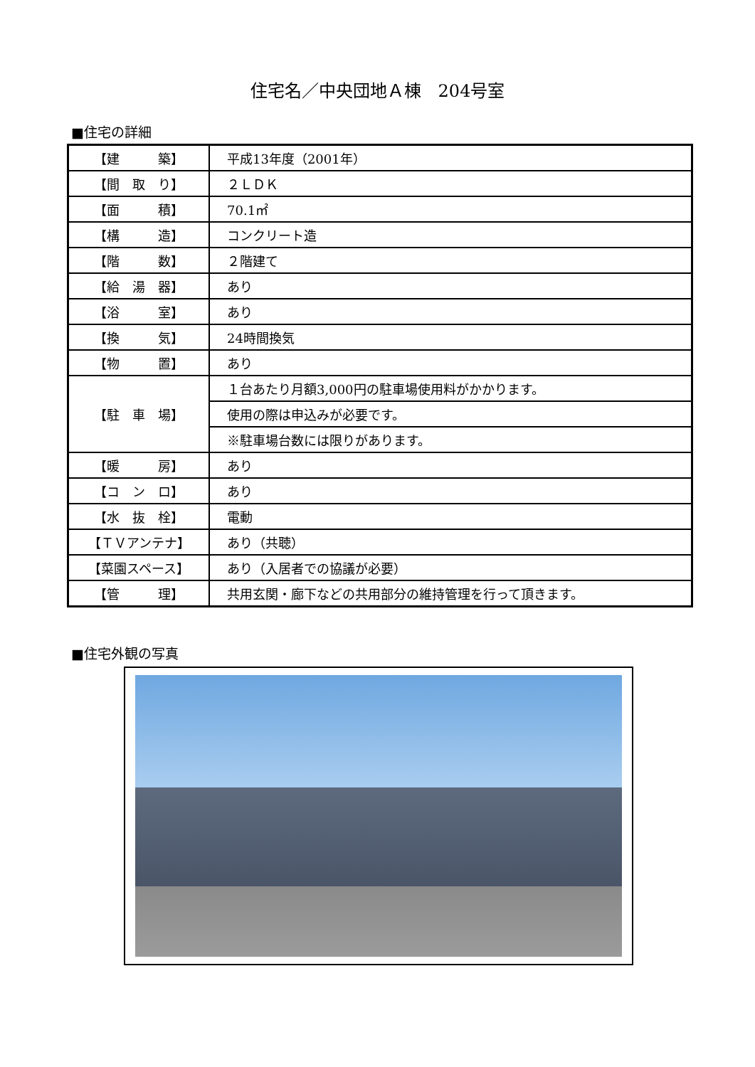住宅名／中央団地Ａ棟　204号室
■住宅の詳細
| 【建 築】 | 平成13年度（2001年） |
| 【間 取 り】 | ２ＬＤＫ |
| 【面 積】 | 70.1㎡ |
| 【構 造】 | コンクリート造 |
| 【階 数】 | ２階建て |
| 【給 湯 器】 | あり |
| 【浴 室】 | あり |
| 【換 気】 | 24時間換気 |
| 【物 置】 | あり |
| 【駐 車 場】 | １台あたり月額3,000円の駐車場使用料がかかります。 |
| | 使用の際は申込みが必要です。 |
| | ※駐車場台数には限りがあります。 |
| 【暖 房】 | あり |
| 【コ ン ロ】 | あり |
| 【水 抜 栓】 | 電動 |
| 【ＴＶアンテナ】 | あり（共聴） |
| 【菜園スペース】 | あり（入居者での協議が必要） |
| 【管 理】 | 共用玄関・廊下などの共用部分の維持管理を行って頂きます。 |
■住宅外観の写真